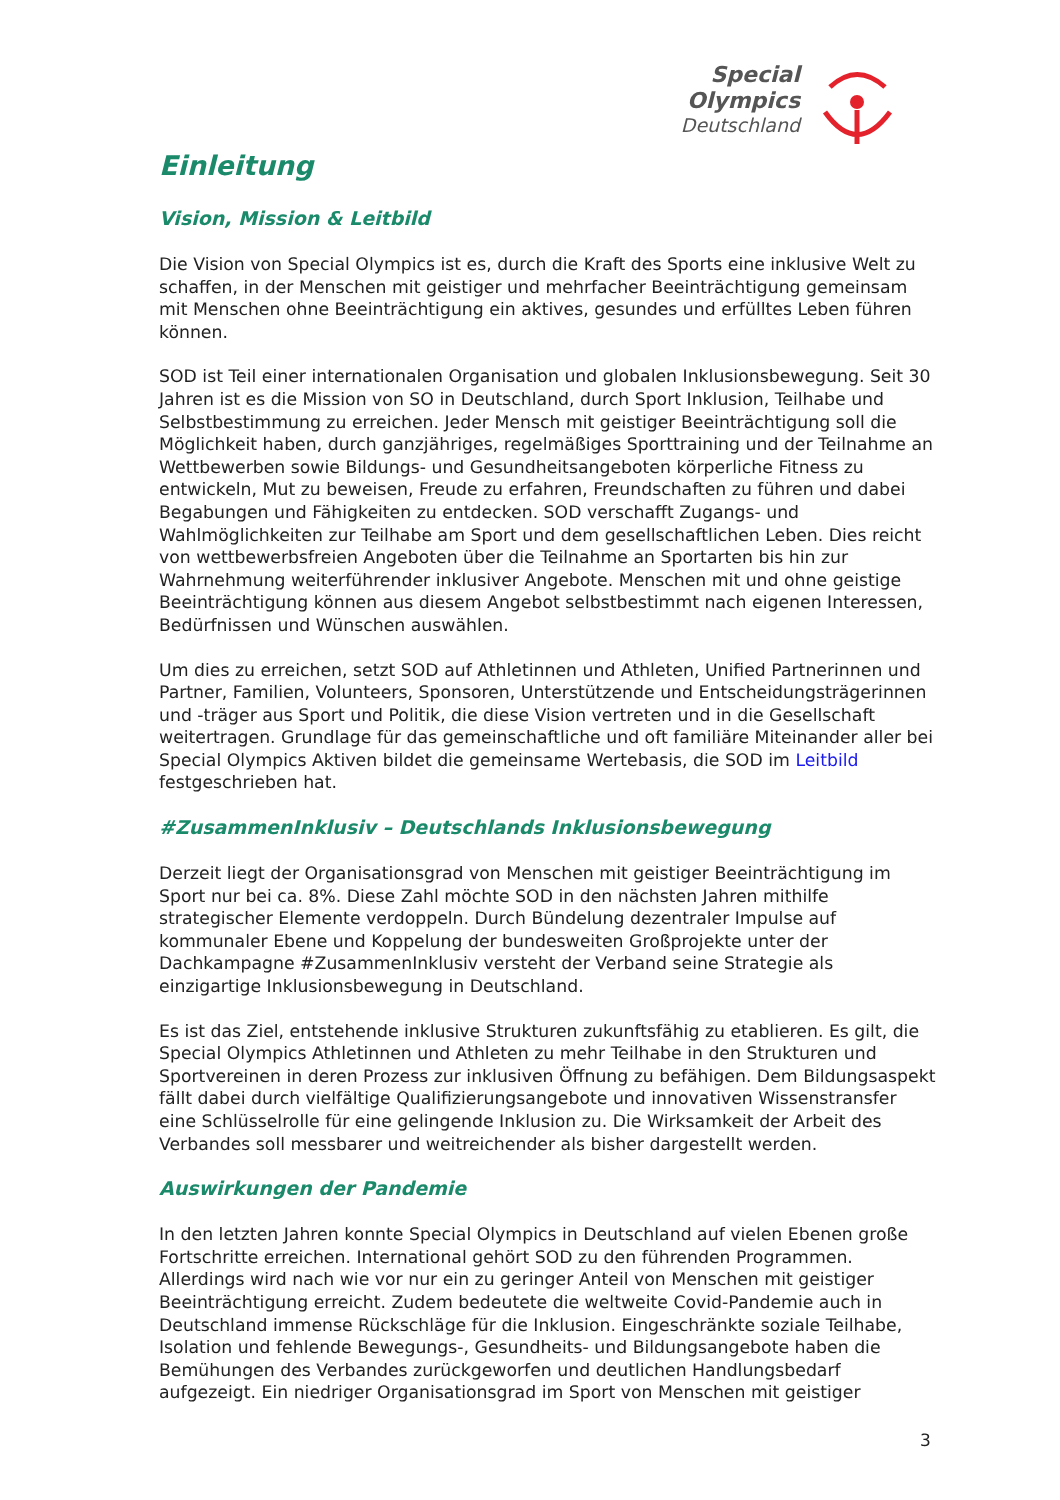Special
Olympics
Deutschland
Einleitung
Vision, Mission & Leitbild
Die Vision von Special Olympics ist es, durch die Kraft des Sports eine inklusive Welt zu schaffen, in der Menschen mit geistiger und mehrfacher Beeinträchtigung gemeinsam mit Menschen ohne Beeinträchtigung ein aktives, gesundes und erfülltes Leben führen können.
SOD ist Teil einer internationalen Organisation und globalen Inklusionsbewegung. Seit 30 Jahren ist es die Mission von SO in Deutschland, durch Sport Inklusion, Teilhabe und Selbstbestimmung zu erreichen. Jeder Mensch mit geistiger Beeinträchtigung soll die Möglichkeit haben, durch ganzjähriges, regelmäßiges Sporttraining und der Teilnahme an Wettbewerben sowie Bildungs- und Gesundheitsangeboten körperliche Fitness zu entwickeln, Mut zu beweisen, Freude zu erfahren, Freundschaften zu führen und dabei Begabungen und Fähigkeiten zu entdecken. SOD verschafft Zugangs- und Wahlmöglichkeiten zur Teilhabe am Sport und dem gesellschaftlichen Leben. Dies reicht von wettbewerbsfreien Angeboten über die Teilnahme an Sportarten bis hin zur Wahrnehmung weiterführender inklusiver Angebote. Menschen mit und ohne geistige Beeinträchtigung können aus diesem Angebot selbstbestimmt nach eigenen Interessen, Bedürfnissen und Wünschen auswählen.
Um dies zu erreichen, setzt SOD auf Athletinnen und Athleten, Unified Partnerinnen und Partner, Familien, Volunteers, Sponsoren, Unterstützende und Entscheidungsträgerinnen und -träger aus Sport und Politik, die diese Vision vertreten und in die Gesellschaft weitertragen. Grundlage für das gemeinschaftliche und oft familiäre Miteinander aller bei Special Olympics Aktiven bildet die gemeinsame Wertebasis, die SOD im Leitbild festgeschrieben hat.
#ZusammenInklusiv – Deutschlands Inklusionsbewegung
Derzeit liegt der Organisationsgrad von Menschen mit geistiger Beeinträchtigung im Sport nur bei ca. 8%. Diese Zahl möchte SOD in den nächsten Jahren mithilfe strategischer Elemente verdoppeln. Durch Bündelung dezentraler Impulse auf kommunaler Ebene und Koppelung der bundesweiten Großprojekte unter der Dachkampagne #ZusammenInklusiv versteht der Verband seine Strategie als einzigartige Inklusionsbewegung in Deutschland.
Es ist das Ziel, entstehende inklusive Strukturen zukunftsfähig zu etablieren. Es gilt, die Special Olympics Athletinnen und Athleten zu mehr Teilhabe in den Strukturen und Sportvereinen in deren Prozess zur inklusiven Öffnung zu befähigen. Dem Bildungsaspekt fällt dabei durch vielfältige Qualifizierungsangebote und innovativen Wissenstransfer eine Schlüsselrolle für eine gelingende Inklusion zu. Die Wirksamkeit der Arbeit des Verbandes soll messbarer und weitreichender als bisher dargestellt werden.
Auswirkungen der Pandemie
In den letzten Jahren konnte Special Olympics in Deutschland auf vielen Ebenen große Fortschritte erreichen. International gehört SOD zu den führenden Programmen. Allerdings wird nach wie vor nur ein zu geringer Anteil von Menschen mit geistiger Beeinträchtigung erreicht. Zudem bedeutete die weltweite Covid-Pandemie auch in Deutschland immense Rückschläge für die Inklusion. Eingeschränkte soziale Teilhabe, Isolation und fehlende Bewegungs-, Gesundheits- und Bildungsangebote haben die Bemühungen des Verbandes zurückgeworfen und deutlichen Handlungsbedarf aufgezeigt. Ein niedriger Organisationsgrad im Sport von Menschen mit geistiger
3